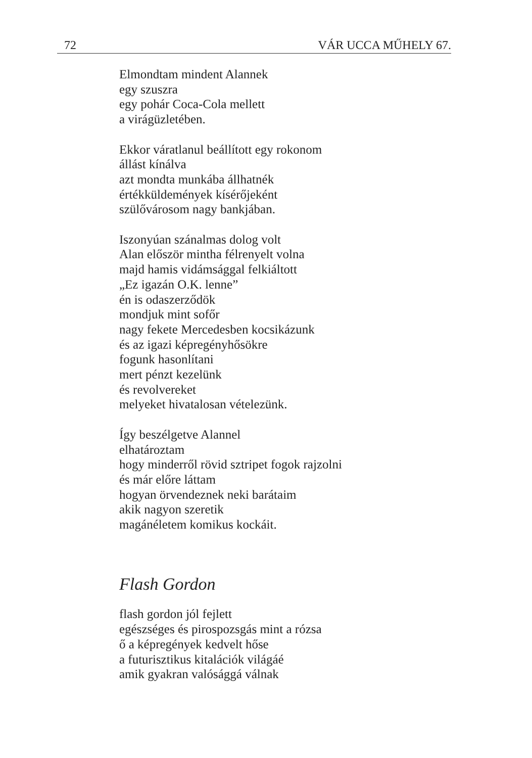72 VÁR UCCA MŰHELY 67.
Elmondtam mindent Alannek
egy szuszra
egy pohár Coca-Cola mellett
a virágüzletében.
Ekkor váratlanul beállított egy rokonom
állást kínálva
azt mondta munkába állhatnék
értékküldemények kísérőjeként
szülővárosom nagy bankjában.
Iszonyúan szánalmas dolog volt
Alan először mintha félrenyelt volna
majd hamis vidámsággal felkiáltott
„Ez igazán O.K. lenne”
én is odaszerződök
mondjuk mint sofőr
nagy fekete Mercedesben kocsikázunk
és az igazi képregényhősökre
fogunk hasonlítani
mert pénzt kezelünk
és revolvereket
melyeket hivatalosan vételezünk.
Így beszélgetve Alannel
elhatároztam
hogy minderről rövid sztripet fogok rajzolni
és már előre láttam
hogyan örvendeznek neki barátaim
akik nagyon szeretik
magánéletem komikus kockáit.
Flash Gordon
flash gordon jól fejlett
egészséges és pirospozsgás mint a rózsa
ő a képregények kedvelt hőse
a futurisztikus kitalációk világáé
amik gyakran valósággá válnak